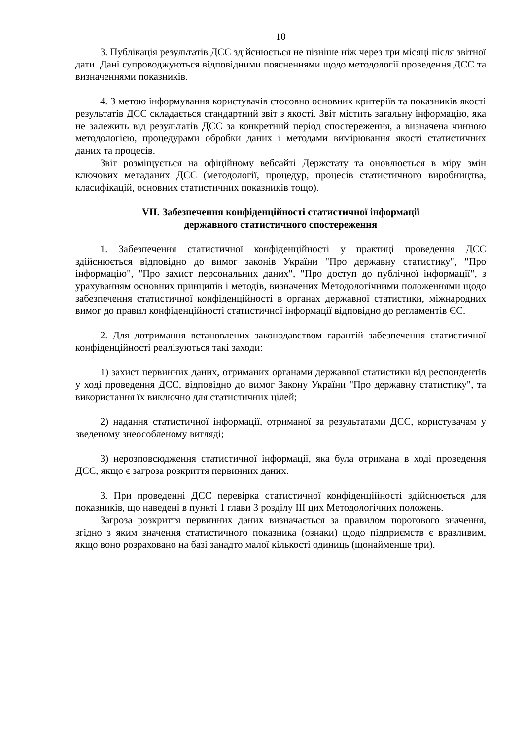10
3. Публікація результатів ДСС здійснюється не пізніше ніж через три місяці після звітної дати. Дані супроводжуються відповідними поясненнями щодо методології проведення ДСС та визначеннями показників.
4. З метою інформування користувачів стосовно основних критеріїв та показників якості результатів ДСС складається стандартний звіт з якості. Звіт містить загальну інформацію, яка не залежить від результатів ДСС за конкретний період спостереження, а визначена чинною методологією, процедурами обробки даних і методами вимірювання якості статистичних даних та процесів.
Звіт розміщується на офіційному вебсайті Держстату та оновлюється в міру змін ключових метаданих ДСС (методології, процедур, процесів статистичного виробництва, класифікацій, основних статистичних показників тощо).
VII. Забезпечення конфіденційності статистичної інформації
державного статистичного спостереження
1. Забезпечення статистичної конфіденційності у практиці проведення ДСС здійснюється відповідно до вимог законів України "Про державну статистику", "Про інформацію", "Про захист персональних даних", "Про доступ до публічної інформації", з урахуванням основних принципів і методів, визначених Методологічними положеннями щодо забезпечення статистичної конфіденційності в органах державної статистики, міжнародних вимог до правил конфіденційності статистичної інформації відповідно до регламентів ЄС.
2. Для дотримання встановлених законодавством гарантій забезпечення статистичної конфіденційності реалізуються такі заходи:
1) захист первинних даних, отриманих органами державної статистики від респондентів у ході проведення ДСС, відповідно до вимог Закону України "Про державну статистику", та використання їх виключно для статистичних цілей;
2) надання статистичної інформації, отриманої за результатами ДСС, користувачам у зведеному знеособленому вигляді;
3) нерозповсюдження статистичної інформації, яка була отримана в ході проведення ДСС, якщо є загроза розкриття первинних даних.
3. При проведенні ДСС перевірка статистичної конфіденційності здійснюється для показників, що наведені в пункті 1 глави 3 розділу ІІІ цих Методологічних положень.
Загроза розкриття первинних даних визначається за правилом порогового значення, згідно з яким значення статистичного показника (ознаки) щодо підприємств є вразливим, якщо воно розраховано на базі занадто малої кількості одиниць (щонайменше три).